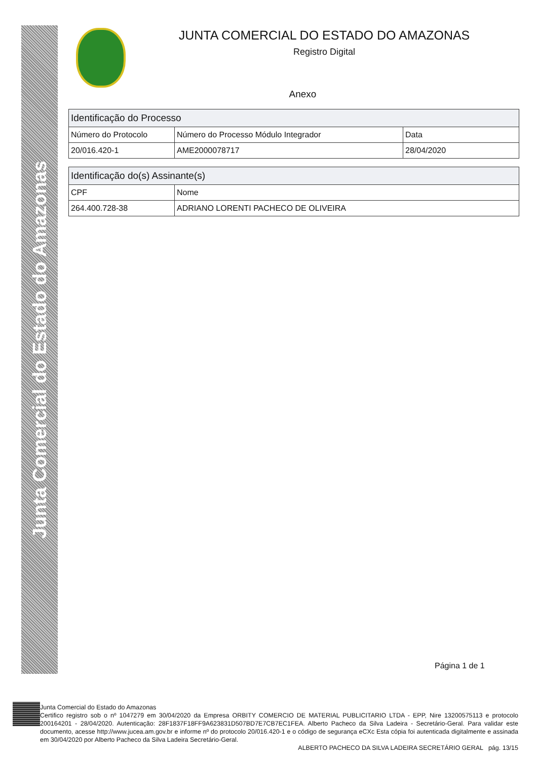Junta Comercial do Estado do Amazonas
JUNTA COMERCIAL DO ESTADO DO AMAZONAS
Registro Digital
Anexo
| Identificação do Processo | | |
| --- | --- | --- |
| Número do Protocolo | Número do Processo Módulo Integrador | Data |
| 20/016.420-1 | AME2000078717 | 28/04/2020 |
| Identificação do(s) Assinante(s) | |
| --- | --- |
| CPF | Nome |
| 264.400.728-38 | ADRIANO LORENTI PACHECO DE OLIVEIRA |
Página 1 de 1
Junta Comercial do Estado do Amazonas
Certifico registro sob o nº 1047279 em 30/04/2020 da Empresa ORBITY COMERCIO DE MATERIAL PUBLICITARIO LTDA - EPP, Nire 13200575113 e protocolo 200164201 - 28/04/2020. Autenticação: 28F1837F18FF9A623831D507BD7E7CB7EC1FEA. Alberto Pacheco da Silva Ladeira - Secretário-Geral. Para validar este documento, acesse http://www.jucea.am.gov.br e informe nº do protocolo 20/016.420-1 e o código de segurança eCXc Esta cópia foi autenticada digitalmente e assinada em 30/04/2020 por Alberto Pacheco da Silva Ladeira Secretário-Geral.
ALBERTO PACHECO DA SILVA LADEIRA SECRETÁRIO GERAL pág. 13/15